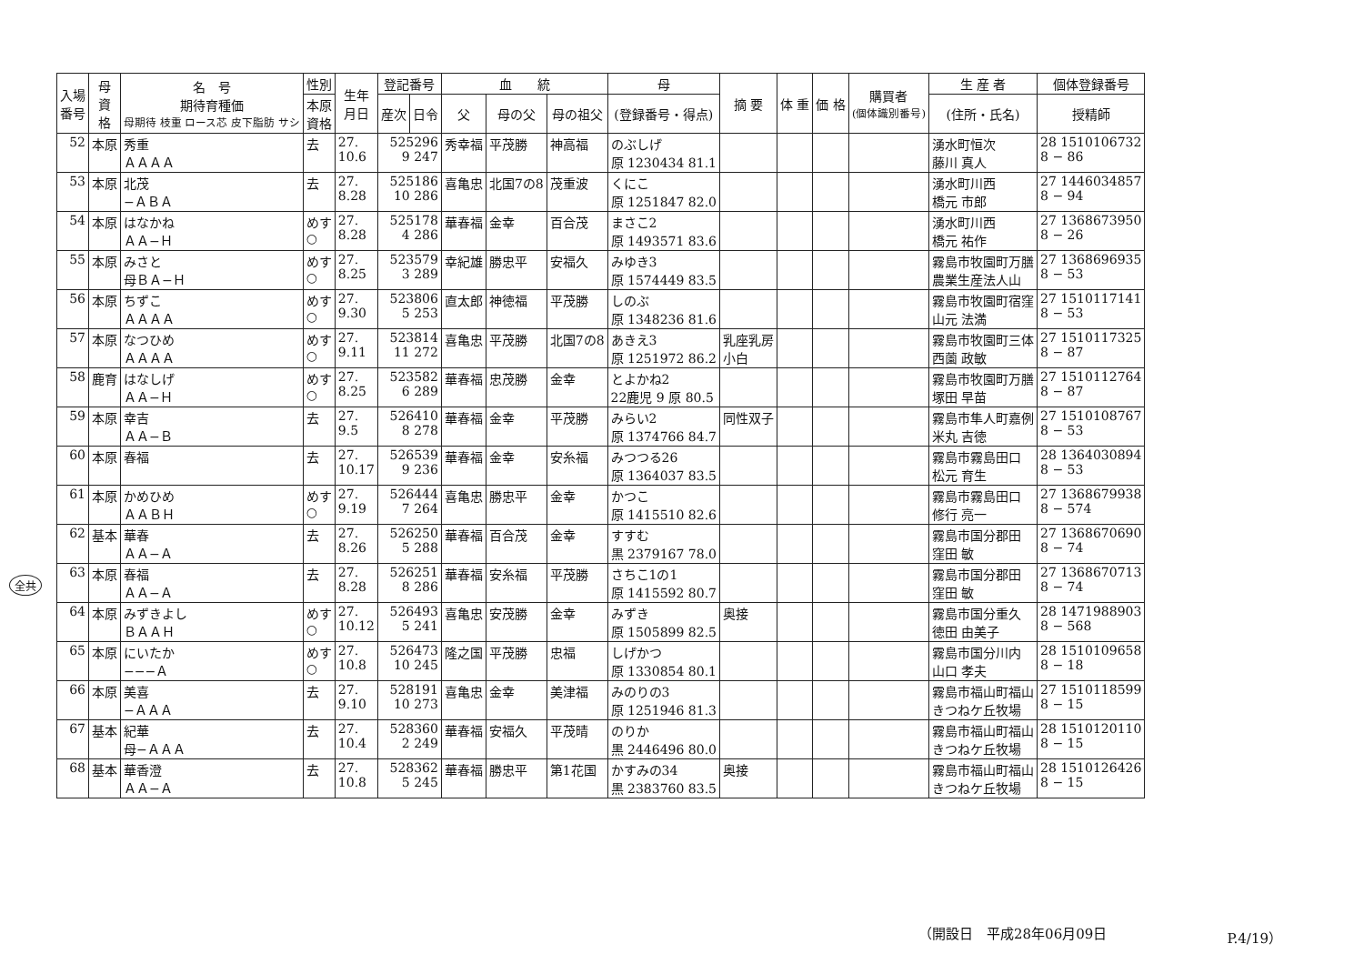全共
| 入場 番号 | 母 資 格 | 名 号 期待育種価 母期待 枝重 ロース芯 皮下脂肪 サシ | 性別 | 生年 月日 | 登記番号 | | 血 統 | | | 母 | 摘 要 | 体 重 | 価 格 | 購買者 (個体識別番号) | 生 産 者 | 個体登録番号 |
| --- | --- | --- | --- | --- | --- | --- | --- | --- | --- | --- | --- | --- | --- | --- | --- | --- |
| | | | 本原 資格 | | 産次 | 日令 | 父 | 母の父 | 母の祖父 | (登録番号・得点) | | | | | (住所・氏名) | 授精師 |
| 52 | 本原 | 秀重 ＡＡＡＡ | 去 | 27. 10.6 | 525296 9 247 | | 秀幸福 | 平茂勝 | 神高福 | のぶしげ 原 1230434 81.1 | | | | | 湧水町恒次 藤川 真人 | 28 1510106732 8 − 86 |
| 53 | 本原 | 北茂 −ＡＢＡ | 去 | 27. 8.28 | 525186 10 286 | | 喜亀忠 | 北国7の8 | 茂重波 | くにこ 原 1251847 82.0 | | | | | 湧水町川西 橋元 市郎 | 27 1446034857 8 − 94 |
| 54 | 本原 | はなかね ＡＡ−Ｈ | めす ○ | 27. 8.28 | 525178 4 286 | | 華春福 | 金幸 | 百合茂 | まさこ2 原 1493571 83.6 | | | | | 湧水町川西 橋元 祐作 | 27 1368673950 8 − 26 |
| 55 | 本原 | みさと 母ＢＡ−Ｈ | めす ○ | 27. 8.25 | 523579 3 289 | | 幸紀雄 | 勝忠平 | 安福久 | みゆき3 原 1574449 83.5 | | | | | 霧島市牧園町万膳 農業生産法人山 | 27 1368696935 8 − 53 |
| 56 | 本原 | ちずこ ＡＡＡＡ | めす ○ | 27. 9.30 | 523806 5 253 | | 直太郎 | 神徳福 | 平茂勝 | しのぶ 原 1348236 81.6 | | | | | 霧島市牧園町宿窪 山元 法満 | 27 1510117141 8 − 53 |
| 57 | 本原 | なつひめ ＡＡＡＡ | めす ○ | 27. 9.11 | 523814 11 272 | | 喜亀忠 | 平茂勝 | 北国7の8 | あきえ3 原 1251972 86.2 | 乳座乳房 小白 | | | | 霧島市牧園町三体 西薗 政敏 | 27 1510117325 8 − 87 |
| 58 | 鹿育 | はなしげ ＡＡ−Ｈ | めす ○ | 27. 8.25 | 523582 6 289 | | 華春福 | 忠茂勝 | 金幸 | とよかね2 22鹿児 9 原 80.5 | | | | | 霧島市牧園町万膳 塚田 早苗 | 27 1510112764 8 − 87 |
| 59 | 本原 | 幸吉 ＡＡ−Ｂ | 去 | 27. 9.5 | 526410 8 278 | | 華春福 | 金幸 | 平茂勝 | みらい2 原 1374766 84.7 | 同性双子 | | | | 霧島市隼人町嘉例 米丸 吉徳 | 27 1510108767 8 − 53 |
| 60 | 本原 | 春福 | 去 | 27. 10.17 | 526539 9 236 | | 華春福 | 金幸 | 安糸福 | みつつる26 原 1364037 83.5 | | | | | 霧島市霧島田口 松元 育生 | 28 1364030894 8 − 53 |
| 61 | 本原 | かめひめ ＡＡＢＨ | めす ○ | 27. 9.19 | 526444 7 264 | | 喜亀忠 | 勝忠平 | 金幸 | かつこ 原 1415510 82.6 | | | | | 霧島市霧島田口 修行 亮一 | 27 1368679938 8 − 574 |
| 62 | 基本 | 華春 ＡＡ−Ａ | 去 | 27. 8.26 | 526250 5 288 | | 華春福 | 百合茂 | 金幸 | すすむ 黒 2379167 78.0 | | | | | 霧島市国分郡田 窪田 敏 | 27 1368670690 8 − 74 |
| 63 | 本原 | 春福 ＡＡ−Ａ | 去 | 27. 8.28 | 526251 8 286 | | 華春福 | 安糸福 | 平茂勝 | さちこ1の1 原 1415592 80.7 | | | | | 霧島市国分郡田 窪田 敏 | 27 1368670713 8 − 74 |
| 64 | 本原 | みずきよし ＢＡＡＨ | めす ○ | 27. 10.12 | 526493 5 241 | | 喜亀忠 | 安茂勝 | 金幸 | みずき 原 1505899 82.5 | 奥接 | | | | 霧島市国分重久 徳田 由美子 | 28 1471988903 8 − 568 |
| 65 | 本原 | にいたか −−−Ａ | めす ○ | 27. 10.8 | 526473 10 245 | | 隆之国 | 平茂勝 | 忠福 | しげかつ 原 1330854 80.1 | | | | | 霧島市国分川内 山口 孝夫 | 28 1510109658 8 − 18 |
| 66 | 本原 | 美喜 −ＡＡＡ | 去 | 27. 9.10 | 528191 10 273 | | 喜亀忠 | 金幸 | 美津福 | みのりの3 原 1251946 81.3 | | | | | 霧島市福山町福山 きつねケ丘牧場 | 27 1510118599 8 − 15 |
| 67 | 基本 | 紀華 母−ＡＡＡ | 去 | 27. 10.4 | 528360 2 249 | | 華春福 | 安福久 | 平茂晴 | のりか 黒 2446496 80.0 | | | | | 霧島市福山町福山 きつねケ丘牧場 | 28 1510120110 8 − 15 |
| 68 | 基本 | 華香澄 ＡＡ−Ａ | 去 | 27. 10.8 | 528362 5 245 | | 華春福 | 勝忠平 | 第1花国 | かすみの34 黒 2383760 83.5 | 奥接 | | | | 霧島市福山町福山 きつねケ丘牧場 | 28 1510126426 8 − 15 |
（開設日　平成28年06月09日 P.4/19）